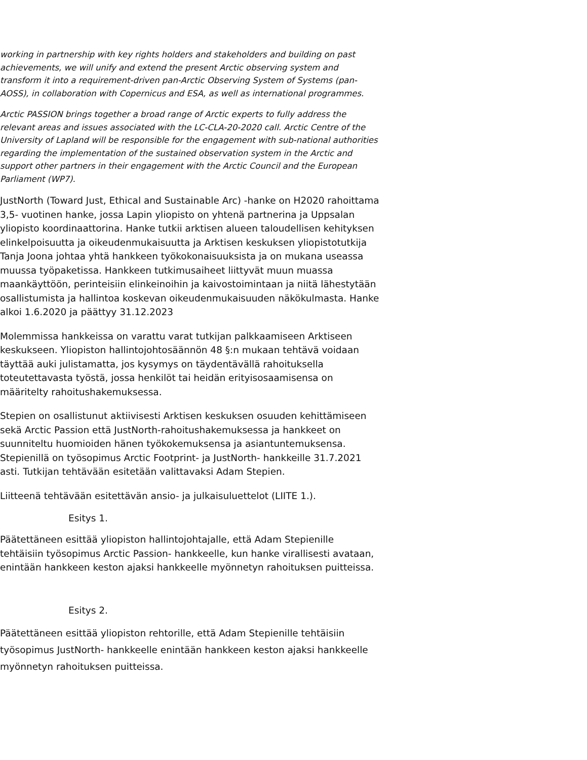working in partnership with key rights holders and stakeholders and building on past achievements, we will unify and extend the present Arctic observing system and transform it into a requirement-driven pan-Arctic Observing System of Systems (pan-AOSS), in collaboration with Copernicus and ESA, as well as international programmes.
Arctic PASSION brings together a broad range of Arctic experts to fully address the relevant areas and issues associated with the LC-CLA-20-2020 call. Arctic Centre of the University of Lapland will be responsible for the engagement with sub-national authorities regarding the implementation of the sustained observation system in the Arctic and support other partners in their engagement with the Arctic Council and the European Parliament (WP7).
JustNorth (Toward Just, Ethical and Sustainable Arc) -hanke on H2020 rahoittama 3,5- vuotinen hanke, jossa Lapin yliopisto on yhtenä partnerina ja Uppsalan yliopisto koordinaattorina. Hanke tutkii arktisen alueen taloudellisen kehityksen elinkelpoisuutta ja oikeudenmukaisuutta ja Arktisen keskuksen yliopistotutkija Tanja Joona johtaa yhtä hankkeen työkokonaisuuksista ja on mukana useassa muussa työpaketissa. Hankkeen tutkimusaiheet liittyvät muun muassa maankäyttöön, perinteisiin elinkeinoihin ja kaivostoimintaan ja niitä lähestytään osallistumista ja hallintoa koskevan oikeudenmukaisuuden näkökulmasta. Hanke alkoi 1.6.2020 ja päättyy 31.12.2023
Molemmissa hankkeissa on varattu varat tutkijan palkkaamiseen Arktiseen keskukseen. Yliopiston hallintojohtosäännön 48 §:n mukaan tehtävä voidaan täyttää auki julistamatta, jos kysymys on täydentävällä rahoituksella toteutettavasta työstä, jossa henkilöt tai heidän erityisosaamisensa on määritelty rahoitushakemuksessa.
Stepien on osallistunut aktiivisesti Arktisen keskuksen osuuden kehittämiseen sekä Arctic Passion että JustNorth-rahoitushakemuksessa ja hankkeet on suunniteltu huomioiden hänen työkokemuksensa ja asiantuntemuksensa. Stepienillä on työsopimus Arctic Footprint- ja JustNorth- hankkeille 31.7.2021 asti. Tutkijan tehtävään esitetään valittavaksi Adam Stepien.
Liitteenä tehtävään esitettävän ansio- ja julkaisuluettelot (LIITE 1.).
Esitys 1.
Päätettäneen esittää yliopiston hallintojohtajalle, että Adam Stepienille tehtäisiin työsopimus Arctic Passion- hankkeelle, kun hanke virallisesti avataan, enintään hankkeen keston ajaksi hankkeelle myönnetyn rahoituksen puitteissa.
Esitys 2.
Päätettäneen esittää yliopiston rehtorille, että Adam Stepienille tehtäisiin työsopimus JustNorth- hankkeelle enintään hankkeen keston ajaksi hankkeelle myönnetyn rahoituksen puitteissa.